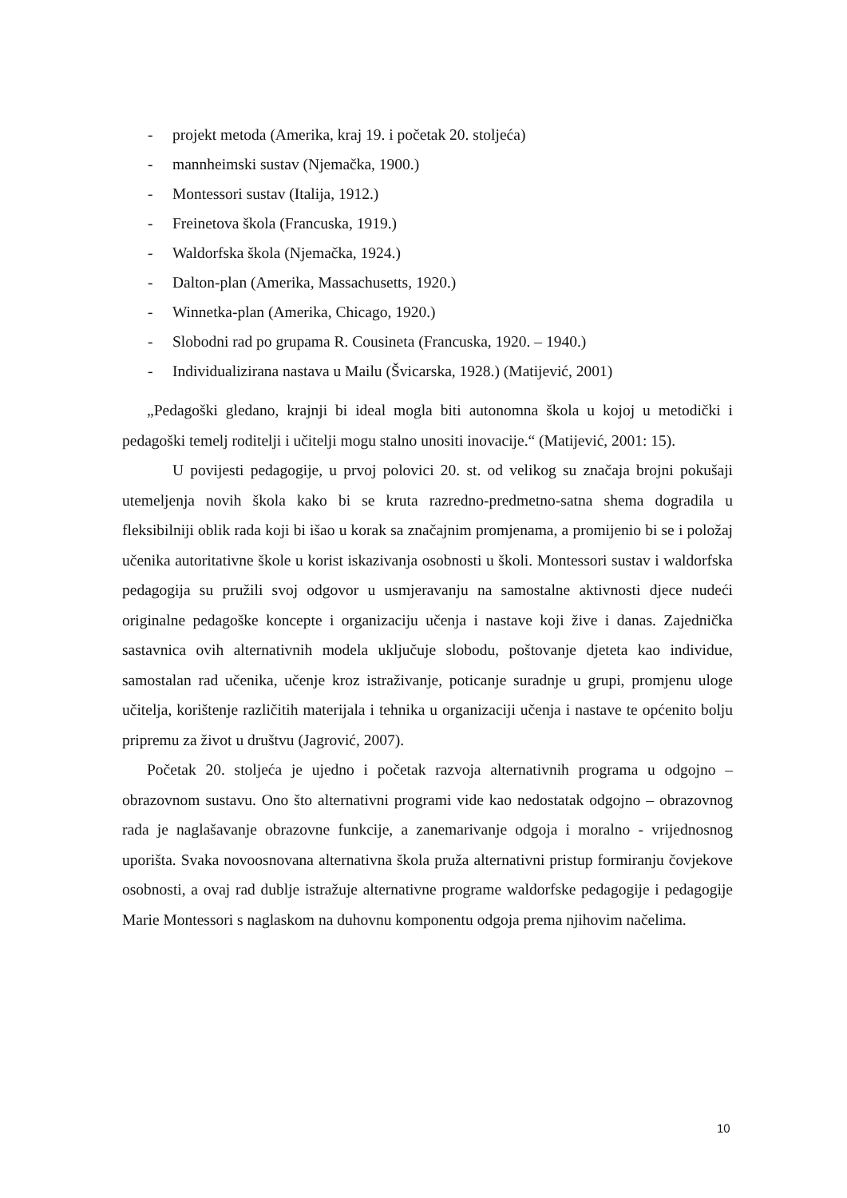- projekt metoda (Amerika, kraj 19. i početak 20. stoljeća)
- mannheimski sustav (Njemačka, 1900.)
- Montessori sustav (Italija, 1912.)
- Freinetova škola (Francuska, 1919.)
- Waldorfska škola (Njemačka, 1924.)
- Dalton-plan (Amerika, Massachusetts, 1920.)
- Winnetka-plan (Amerika, Chicago, 1920.)
- Slobodni rad po grupama R. Cousineta (Francuska, 1920. – 1940.)
- Individualizirana nastava u Mailu (Švicarska, 1928.) (Matijević, 2001)
„Pedagoški gledano, krajnji bi ideal mogla biti autonomna škola u kojoj u metodički i pedagoški temelj roditelji i učitelji mogu stalno unositi inovacije.“ (Matijević, 2001: 15).
U povijesti pedagogije, u prvoj polovici 20. st. od velikog su značaja brojni pokušaji utemeljenja novih škola kako bi se kruta razredno-predmetno-satna shema dogradila u fleksibilniji oblik rada koji bi išao u korak sa značajnim promjenama, a promijenio bi se i položaj učenika autoritativne škole u korist iskazivanja osobnosti u školi. Montessori sustav i waldorfska pedagogija su pružili svoj odgovor u usmjeravanju na samostalne aktivnosti djece nudeći originalne pedagoške koncepte i organizaciju učenja i nastave koji žive i danas. Zajednička sastavnica ovih alternativnih modela uključuje slobodu, poštovanje djeteta kao individue, samostalan rad učenika, učenje kroz istraživanje, poticanje suradnje u grupi, promjenu uloge učitelja, korištenje različitih materijala i tehnika u organizaciji učenja i nastave te općenito bolju pripremu za život u društvu (Jagrović, 2007).
Početak 20. stoljeća je ujedno i početak razvoja alternativnih programa u odgojno – obrazovnom sustavu. Ono što alternativni programi vide kao nedostatak odgojno – obrazovnog rada je naglašavanje obrazovne funkcije, a zanemarivanje odgoja i moralno - vrijednosnog uporišta. Svaka novoosnovana alternativna škola pruža alternativni pristup formiranju čovjekove osobnosti, a ovaj rad dublje istražuje alternativne programe waldorfske pedagogije i pedagogije Marie Montessori s naglaskom na duhovnu komponentu odgoja prema njihovim načelima.
10